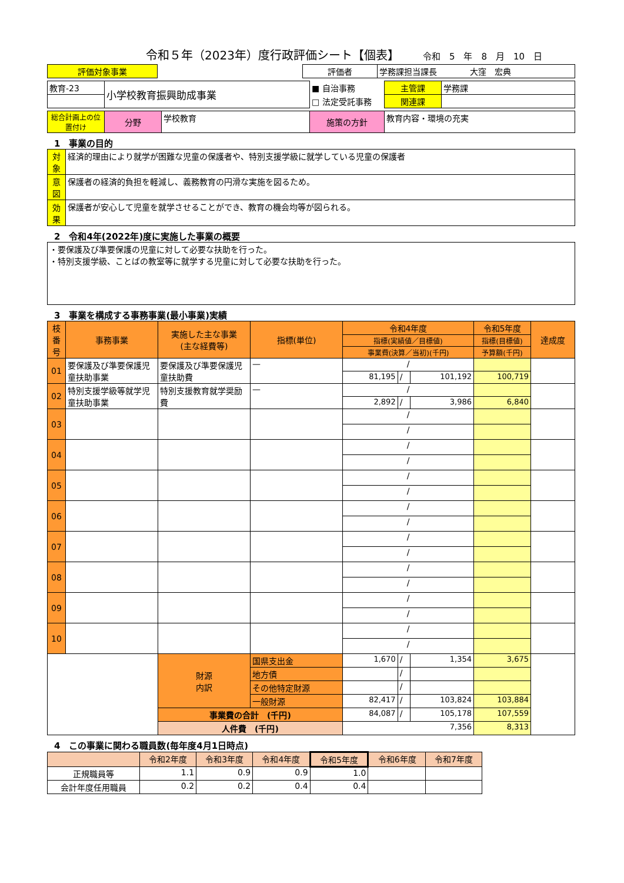令和５年（2023年）度行政評価シート【個表】
令和　5　年　8　月　10　日
| 評価対象事業 | | 評価者 | 学務課担当課長 大窪 宏典 |
| 教育-23 | 小学校教育振興助成事業 | ■ 自治事務 | 主管課 | 学務課 |
| | | □ 法定受託事務 | 関連課 | |
| 総合計画上の位置付け | 分野 | 学校教育 | 施策の方針 | 教育内容・環境の充実 |
1　事業の目的
| 対象 | 経済的理由により就学が困難な児童の保護者や、特別支援学級に就学している児童の保護者 |
| 意図 | 保護者の経済的負担を軽減し、義務教育の円滑な実施を図るため。 |
| 効果 | 保護者が安心して児童を就学させることができ、教育の機会均等が図られる。 |
2　令和4年(2022年)度に実施した事業の概要
| ・要保護及び準要保護の児童に対して必要な扶助を行った。 ・特別支援学級、ことばの教室等に就学する児童に対して必要な扶助を行った。 |
3　事業を構成する事務事業(最小事業)実績
| 枝番号 | 事務事業 | 実施した主な事業 (主な経費等) | 指標(単位) | 令和4年度 | | | 令和5年度 | 達成度 |
| --- | --- | --- | --- | --- | --- | --- | --- | --- |
| | | | | 指標(実績値／目標値) | | | 指標(目標値) | |
| | | | | 事業費(決算／当初)(千円) | | | 予算額(千円) | |
| 01 | 要保護及び準要保護児童扶助事業 | 要保護及び準要保護児童扶助費 | — | / | | | | |
| | | | | 81,195 | / | 101,192 | 100,719 | |
| 02 | 特別支援学級等就学児童扶助事業 | 特別支援教育就学奨励費 | — | / | | | | |
| | | | | 2,892 | / | 3,986 | 6,840 | |
| 03 | | | | / | | | | |
| | | | | / | | | | |
| 04 | | | | / | | | | |
| | | | | / | | | | |
| 05 | | | | / | | | | |
| | | | | / | | | | |
| 06 | | | | / | | | | |
| | | | | / | | | | |
| 07 | | | | / | | | | |
| | | | | / | | | | |
| 08 | | | | / | | | | |
| | | | | / | | | | |
| 09 | | | | / | | | | |
| | | | | / | | | | |
| 10 | | | | / | | | | |
| | | | | / | | | | |
| | | 財源 内訳 | 国県支出金 | 1,670 | / | 1,354 | 3,675 | |
| | | | 地方債 | | / | | | |
| | | | その他特定財源 | | / | | | |
| | | | 一般財源 | 82,417 | / | 103,824 | 103,884 | |
| | | 事業費の合計 (千円) | | 84,087 | / | 105,178 | 107,559 | |
| | | 人件費 (千円) | | 7,356 | | | 8,313 | |
4　この事業に関わる職員数(毎年度4月1日時点)
| | 令和2年度 | 令和3年度 | 令和4年度 | 令和5年度 | 令和6年度 | 令和7年度 |
| --- | --- | --- | --- | --- | --- | --- |
| 正規職員等 | 1.1 | 0.9 | 0.9 | 1.0 | | |
| 会計年度任用職員 | 0.2 | 0.2 | 0.4 | 0.4 | | |